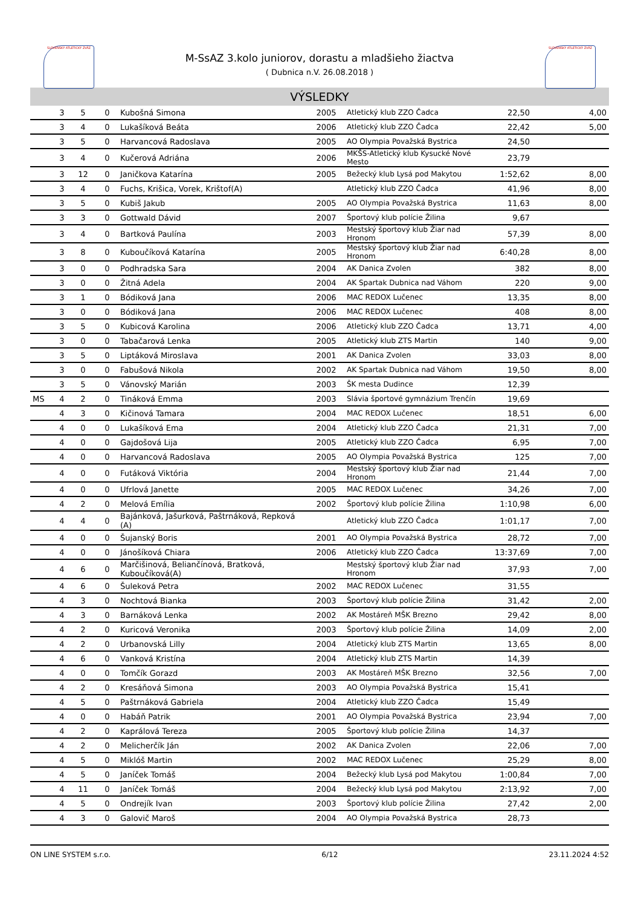SLOVENSKÝ ATLETICKÝ ZVÄZ SLOVENSKÝ ATLETICKÝ ZVÄZ
M-SsAZ 3.kolo juniorov, dorastu a mladšieho žiactva
( Dubnica n.V. 26.08.2018 )
VÝSLEDKY
| | 3 | 5 | 0 | Kubošná Simona | 2005 | Atletický klub ZZO Čadca | 22,50 | 4,00 |
| | 3 | 4 | 0 | Lukašíková Beáta | 2006 | Atletický klub ZZO Čadca | 22,42 | 5,00 |
| | 3 | 5 | 0 | Harvancová Radoslava | 2005 | AO Olympia Považská Bystrica | 24,50 | |
| | 3 | 4 | 0 | Kučerová Adriána | 2006 | MKŠS-Atletický klub Kysucké Nové Mesto | 23,79 | |
| | 3 | 12 | 0 | Janičkova Katarína | 2005 | Bežecký klub Lysá pod Makytou | 1:52,62 | 8,00 |
| | 3 | 4 | 0 | Fuchs, Krišica, Vorek, Krištof(A) | | Atletický klub ZZO Čadca | 41,96 | 8,00 |
| | 3 | 5 | 0 | Kubiš Jakub | 2005 | AO Olympia Považská Bystrica | 11,63 | 8,00 |
| | 3 | 3 | 0 | Gottwald Dávid | 2007 | Športový klub polície Žilina | 9,67 | |
| | 3 | 4 | 0 | Bartková Paulína | 2003 | Mestský športový klub Žiar nad Hronom | 57,39 | 8,00 |
| | 3 | 8 | 0 | Kuboučíková Katarína | 2005 | Mestský športový klub Žiar nad Hronom | 6:40,28 | 8,00 |
| | 3 | 0 | 0 | Podhradska Sara | 2004 | AK Danica Zvolen | 382 | 8,00 |
| | 3 | 0 | 0 | Žitná Adela | 2004 | AK Spartak Dubnica nad Váhom | 220 | 9,00 |
| | 3 | 1 | 0 | Bódiková Jana | 2006 | MAC REDOX Lučenec | 13,35 | 8,00 |
| | 3 | 0 | 0 | Bódiková Jana | 2006 | MAC REDOX Lučenec | 408 | 8,00 |
| | 3 | 5 | 0 | Kubicová Karolina | 2006 | Atletický klub ZZO Čadca | 13,71 | 4,00 |
| | 3 | 0 | 0 | Tabačarová Lenka | 2005 | Atletický klub ZTS Martin | 140 | 9,00 |
| | 3 | 5 | 0 | Liptáková Miroslava | 2001 | AK Danica Zvolen | 33,03 | 8,00 |
| | 3 | 0 | 0 | Fabušová Nikola | 2002 | AK Spartak Dubnica nad Váhom | 19,50 | 8,00 |
| | 3 | 5 | 0 | Vánovský Marián | 2003 | ŠK mesta Dudince | 12,39 | |
| MS | 4 | 2 | 0 | Tináková Emma | 2003 | Slávia športové gymnázium Trenčín | 19,69 | |
| | 4 | 3 | 0 | Kičinová Tamara | 2004 | MAC REDOX Lučenec | 18,51 | 6,00 |
| | 4 | 0 | 0 | Lukašíková Ema | 2004 | Atletický klub ZZO Čadca | 21,31 | 7,00 |
| | 4 | 0 | 0 | Gajdošová Lija | 2005 | Atletický klub ZZO Čadca | 6,95 | 7,00 |
| | 4 | 0 | 0 | Harvancová Radoslava | 2005 | AO Olympia Považská Bystrica | 125 | 7,00 |
| | 4 | 0 | 0 | Futáková Viktória | 2004 | Mestský športový klub Žiar nad Hronom | 21,44 | 7,00 |
| | 4 | 0 | 0 | Ufrlová Janette | 2005 | MAC REDOX Lučenec | 34,26 | 7,00 |
| | 4 | 2 | 0 | Melová Emília | 2002 | Športový klub polície Žilina | 1:10,98 | 6,00 |
| | 4 | 4 | 0 | Bajánková, Jašurková, Paštrnáková, Repková (A) | | Atletický klub ZZO Čadca | 1:01,17 | 7,00 |
| | 4 | 0 | 0 | Šujanský Boris | 2001 | AO Olympia Považská Bystrica | 28,72 | 7,00 |
| | 4 | 0 | 0 | Jánošíková Chiara | 2006 | Atletický klub ZZO Čadca | 13:37,69 | 7,00 |
| | 4 | 6 | 0 | Marčišinová, Beliančínová, Bratková, Kuboučíková(A) | | Mestský športový klub Žiar nad Hronom | 37,93 | 7,00 |
| | 4 | 6 | 0 | Šuleková Petra | 2002 | MAC REDOX Lučenec | 31,55 | |
| | 4 | 3 | 0 | Nochtová Bianka | 2003 | Športový klub polície Žilina | 31,42 | 2,00 |
| | 4 | 3 | 0 | Barnáková Lenka | 2002 | AK Mostáreň MŠK Brezno | 29,42 | 8,00 |
| | 4 | 2 | 0 | Kuricová Veronika | 2003 | Športový klub polície Žilina | 14,09 | 2,00 |
| | 4 | 2 | 0 | Urbanovská Lilly | 2004 | Atletický klub ZTS Martin | 13,65 | 8,00 |
| | 4 | 6 | 0 | Vanková Kristína | 2004 | Atletický klub ZTS Martin | 14,39 | |
| | 4 | 0 | 0 | Tomčík Gorazd | 2003 | AK Mostáreň MŠK Brezno | 32,56 | 7,00 |
| | 4 | 2 | 0 | Kresáňová Simona | 2003 | AO Olympia Považská Bystrica | 15,41 | |
| | 4 | 5 | 0 | Paštrnáková Gabriela | 2004 | Atletický klub ZZO Čadca | 15,49 | |
| | 4 | 0 | 0 | Habáň Patrik | 2001 | AO Olympia Považská Bystrica | 23,94 | 7,00 |
| | 4 | 2 | 0 | Kaprálová Tereza | 2005 | Športový klub polície Žilina | 14,37 | |
| | 4 | 2 | 0 | Melicherčík Ján | 2002 | AK Danica Zvolen | 22,06 | 7,00 |
| | 4 | 5 | 0 | Miklóš Martin | 2002 | MAC REDOX Lučenec | 25,29 | 8,00 |
| | 4 | 5 | 0 | Janíček Tomáš | 2004 | Bežecký klub Lysá pod Makytou | 1:00,84 | 7,00 |
| | 4 | 11 | 0 | Janíček Tomáš | 2004 | Bežecký klub Lysá pod Makytou | 2:13,92 | 7,00 |
| | 4 | 5 | 0 | Ondrejík Ivan | 2003 | Športový klub polície Žilina | 27,42 | 2,00 |
| | 4 | 3 | 0 | Galovič Maroš | 2004 | AO Olympia Považská Bystrica | 28,73 | |
ON LINE SYSTEM s.r.o. 6/12 23.11.2024 4:52